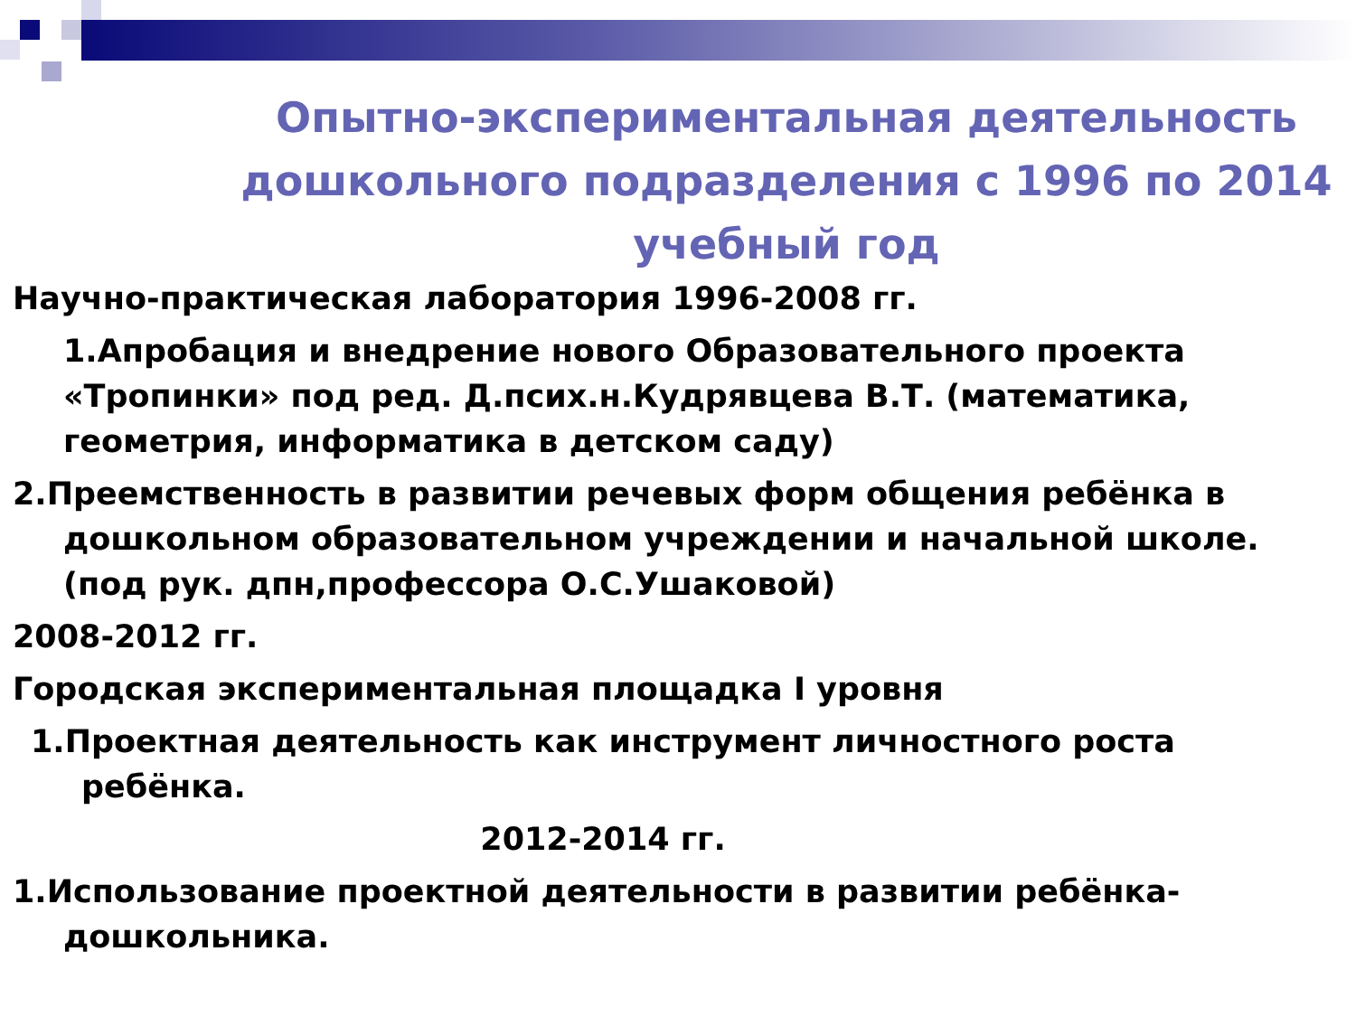Опытно-экспериментальная деятельность дошкольного подразделения с 1996 по 2014 учебный год
Научно-практическая лаборатория 1996-2008 гг.
1.Апробация и внедрение нового Образовательного проекта «Тропинки» под ред. Д.псих.н.Кудрявцева В.Т. (математика, геометрия, информатика в детском саду)
2.Преемственность в развитии речевых форм общения ребёнка в дошкольном образовательном учреждении и начальной школе.(под рук. дпн,профессора О.С.Ушаковой)
2008-2012 гг.
Городская экспериментальная площадка I уровня
1.Проектная деятельность как инструмент личностного роста ребёнка.
2012-2014 гг.
1.Использование проектной деятельности в развитии ребёнка-дошкольника.